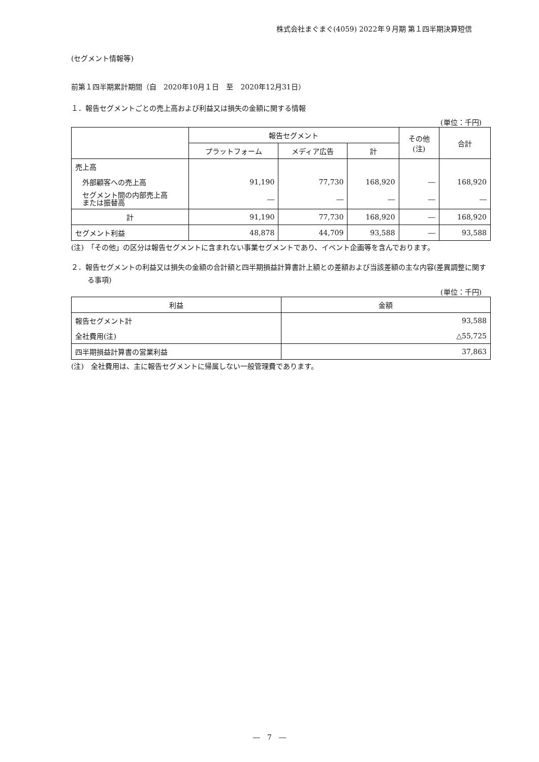株式会社まぐまぐ(4059) 2022年９月期 第１四半期決算短信
(セグメント情報等)
前第１四半期累計期間（自　2020年10月１日　至　2020年12月31日）
１．報告セグメントごとの売上高および利益又は損失の金額に関する情報
(単位：千円)
| | 報告セグメント | | | その他 (注) | 合計 |
| --- | --- | --- | --- | --- | --- |
| | プラットフォーム | メディア広告 | 計 | | |
| 売上高 | | | | | |
| 外部顧客への売上高 | 91,190 | 77,730 | 168,920 | ― | 168,920 |
| セグメント間の内部売上高 または振替高 | ― | ― | ― | ― | ― |
| 計 | 91,190 | 77,730 | 168,920 | ― | 168,920 |
| セグメント利益 | 48,878 | 44,709 | 93,588 | ― | 93,588 |
(注)　「その他」の区分は報告セグメントに含まれない事業セグメントであり、イベント企画等を含んでおります。
２．報告セグメントの利益又は損失の金額の合計額と四半期損益計算書計上額との差額および当該差額の主な内容(差異調整に関する事項)
(単位：千円)
| 利益 | 金額 |
| --- | --- |
| 報告セグメント計 | 93,588 |
| 全社費用(注) | △55,725 |
| 四半期損益計算書の営業利益 | 37,863 |
(注)　全社費用は、主に報告セグメントに帰属しない一般管理費であります。
―　7　―